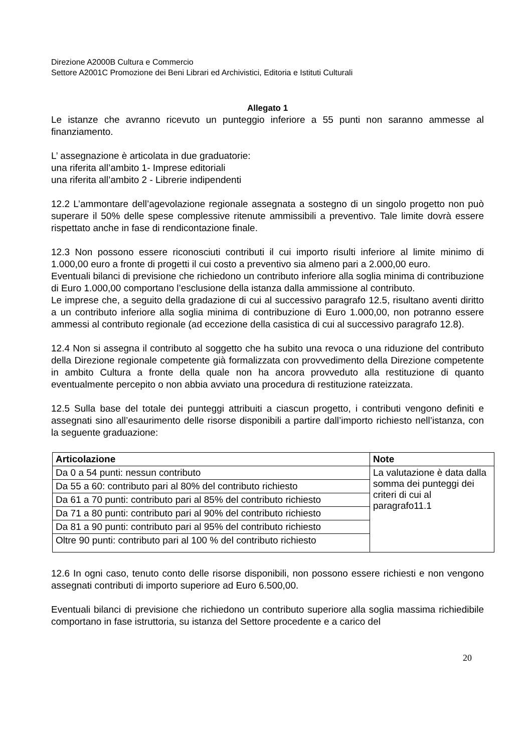Direzione A2000B Cultura e Commercio
Settore A2001C Promozione dei Beni Librari ed Archivistici, Editoria e Istituti Culturali
Allegato 1
Le istanze che avranno ricevuto un punteggio inferiore a 55 punti non saranno ammesse al finanziamento.
L’ assegnazione è articolata in due graduatorie:
una riferita all’ambito 1- Imprese editoriali
una riferita all’ambito 2 - Librerie indipendenti
12.2 L’ammontare dell’agevolazione regionale assegnata a sostegno di un singolo progetto non può superare il 50% delle spese complessive ritenute ammissibili a preventivo. Tale limite dovrà essere rispettato anche in fase di rendicontazione finale.
12.3 Non possono essere riconosciuti contributi il cui importo risulti inferiore al limite minimo di 1.000,00 euro a fronte di progetti il cui costo a preventivo sia almeno pari a 2.000,00 euro.
Eventuali bilanci di previsione che richiedono un contributo inferiore alla soglia minima di contribuzione di Euro 1.000,00 comportano l’esclusione della istanza dalla ammissione al contributo.
Le imprese che, a seguito della gradazione di cui al successivo paragrafo 12.5, risultano aventi diritto a un contributo inferiore alla soglia minima di contribuzione di Euro 1.000,00, non potranno essere ammessi al contributo regionale (ad eccezione della casistica di cui al successivo paragrafo 12.8).
12.4 Non si assegna il contributo al soggetto che ha subito una revoca o una riduzione del contributo della Direzione regionale competente già formalizzata con provvedimento della Direzione competente in ambito Cultura a fronte della quale non ha ancora provveduto alla restituzione di quanto eventualmente percepito o non abbia avviato una procedura di restituzione rateizzata.
12.5 Sulla base del totale dei punteggi attribuiti a ciascun progetto, i contributi vengono definiti e assegnati sino all’esaurimento delle risorse disponibili a partire dall’importo richiesto nell’istanza, con la seguente graduazione:
| Articolazione | Note |
| --- | --- |
| Da 0 a 54 punti: nessun contributo | La valutazione è data dalla somma dei punteggi dei criteri di cui al paragrafo11.1 |
| Da 55 a 60: contributo pari al 80% del contributo richiesto | |
| Da 61 a 70 punti: contributo pari al 85% del contributo richiesto | |
| Da 71 a 80 punti: contributo pari al 90% del contributo richiesto | |
| Da 81 a 90 punti: contributo pari al 95% del contributo richiesto | |
| Oltre 90 punti: contributo pari al 100 % del contributo richiesto | |
12.6 In ogni caso, tenuto conto delle risorse disponibili, non possono essere richiesti e non vengono assegnati contributi di importo superiore ad Euro 6.500,00.
Eventuali bilanci di previsione che richiedono un contributo superiore alla soglia massima richiedibile comportano in fase istruttoria, su istanza del Settore procedente e a carico del
20